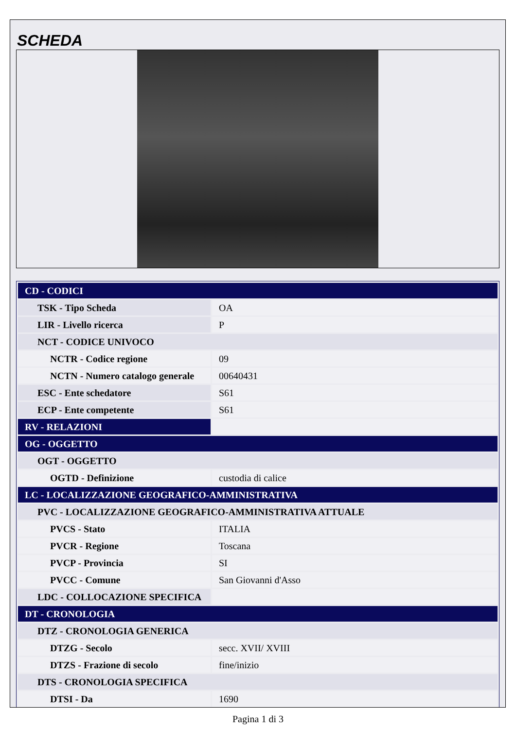SCHEDA
| CD - CODICI | |
| TSK - Tipo Scheda | OA |
| LIR - Livello ricerca | P |
| NCT - CODICE UNIVOCO | |
| NCTR - Codice regione | 09 |
| NCTN - Numero catalogo generale | 00640431 |
| ESC - Ente schedatore | S61 |
| ECP - Ente competente | S61 |
| RV - RELAZIONI | |
| OG - OGGETTO | |
| OGT - OGGETTO | |
| OGTD - Definizione | custodia di calice |
| LC - LOCALIZZAZIONE GEOGRAFICO-AMMINISTRATIVA | |
| PVC - LOCALIZZAZIONE GEOGRAFICO-AMMINISTRATIVA ATTUALE | |
| PVCS - Stato | ITALIA |
| PVCR - Regione | Toscana |
| PVCP - Provincia | SI |
| PVCC - Comune | San Giovanni d'Asso |
| LDC - COLLOCAZIONE SPECIFICA | |
| DT - CRONOLOGIA | |
| DTZ - CRONOLOGIA GENERICA | |
| DTZG - Secolo | secc. XVII/ XVIII |
| DTZS - Frazione di secolo | fine/inizio |
| DTS - CRONOLOGIA SPECIFICA | |
| DTSI - Da | 1690 |
Pagina 1 di 3